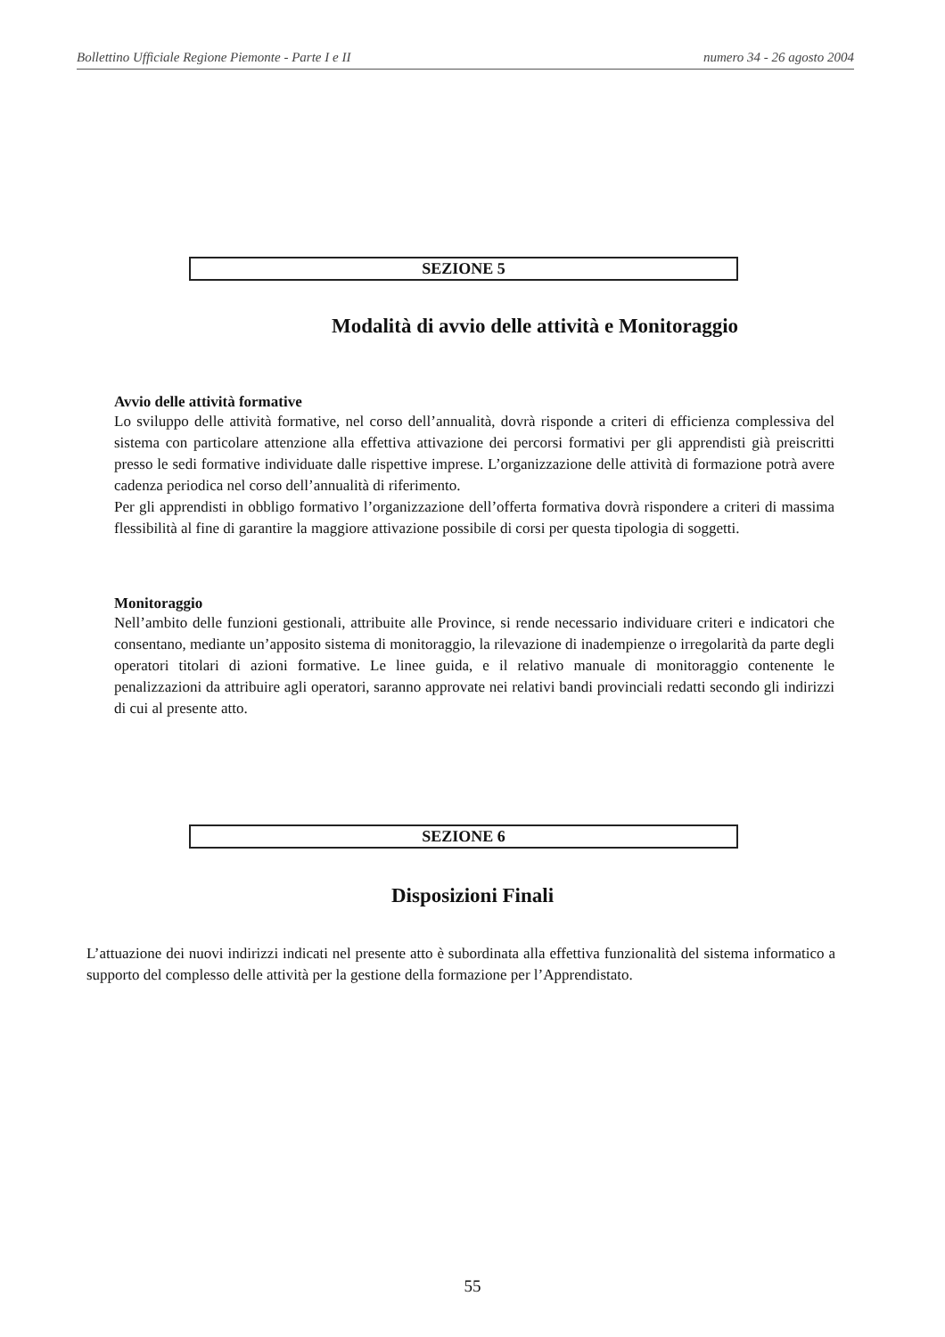Bollettino Ufficiale Regione Piemonte - Parte I e II numero 34 - 26 agosto 2004
SEZIONE 5
Modalità di avvio delle attività e Monitoraggio
Avvio delle attività formative
Lo sviluppo delle attività formative, nel corso dell’annualità, dovrà risponde a criteri di efficienza complessiva del sistema con particolare attenzione alla effettiva attivazione dei percorsi formativi per gli apprendisti già preiscritti presso le sedi formative individuate dalle rispettive imprese. L’organizzazione delle attività di formazione potrà avere cadenza periodica nel corso dell’annualità di riferimento.
Per gli apprendisti in obbligo formativo l’organizzazione dell’offerta formativa dovrà rispondere a criteri di massima flessibilità al fine di garantire la maggiore attivazione possibile di corsi per questa tipologia di soggetti.
Monitoraggio
Nell’ambito delle funzioni gestionali, attribuite alle Province, si rende necessario individuare criteri e indicatori che consentano, mediante un’apposito sistema di monitoraggio, la rilevazione di inadempienze o irregolarità da parte degli operatori titolari di azioni formative. Le linee guida, e il relativo manuale di monitoraggio contenente le penalizzazioni da attribuire agli operatori, saranno approvate nei relativi bandi provinciali redatti secondo gli indirizzi di cui al presente atto.
SEZIONE 6
Disposizioni Finali
L’attuazione dei nuovi indirizzi indicati nel presente atto è subordinata alla effettiva funzionalità del sistema informatico a supporto del complesso delle attività per la gestione della formazione per l’Apprendistato.
55